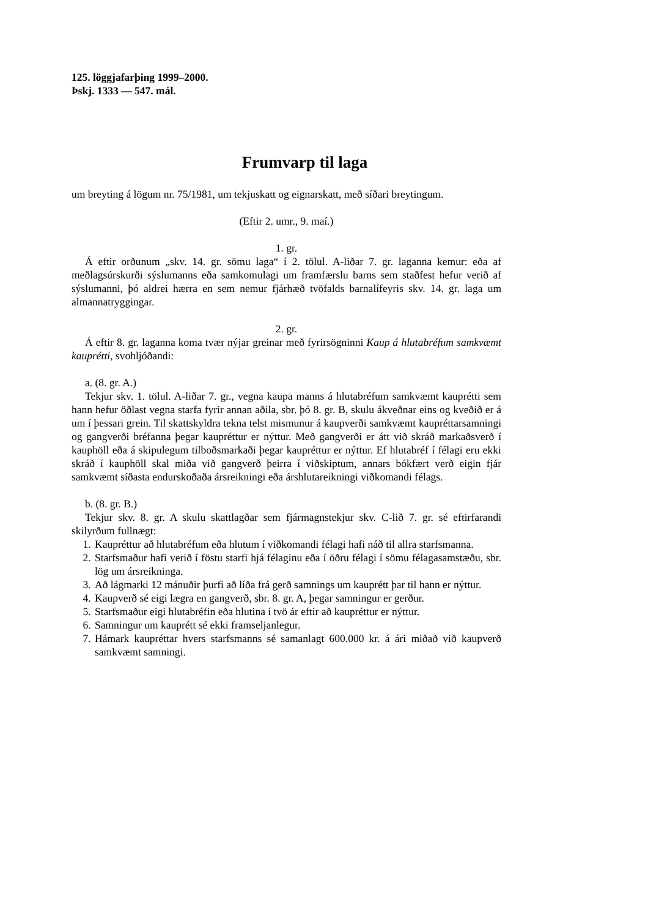125. löggjafarþing 1999–2000.
Þskj. 1333 — 547. mál.
Frumvarp til laga
um breyting á lögum nr. 75/1981, um tekjuskatt og eignarskatt, með síðari breytingum.
(Eftir 2. umr., 9. maí.)
1. gr.
Á eftir orðunum „skv. 14. gr. sömu laga“ í 2. tölul. A-liðar 7. gr. laganna kemur: eða af meðlagsúrskurði sýslumanns eða samkomulagi um framfærslu barns sem staðfest hefur verið af sýslumanni, þó aldrei hærra en sem nemur fjárhæð tvöfalds barnalífeyris skv. 14. gr. laga um almannatryggingar.
2. gr.
Á eftir 8. gr. laganna koma tvær nýjar greinar með fyrirsögninni Kaup á hlutabréfum samkvæmt kauprétti, svohljóðandi:
a. (8. gr. A.)
Tekjur skv. 1. tölul. A-liðar 7. gr., vegna kaupa manns á hlutabréfum samkvæmt kauprétti sem hann hefur öðlast vegna starfa fyrir annan aðila, sbr. þó 8. gr. B, skulu ákveðnar eins og kveðið er á um í þessari grein. Til skattskyldra tekna telst mismunur á kaupverði samkvæmt kaupréttarsamningi og gangverði bréfanna þegar kaupréttur er nýttur. Með gangverði er átt við skráð markaðsverð í kauphöll eða á skipulegum tilboðsmarkaði þegar kaupréttur er nýttur. Ef hlutabréf í félagi eru ekki skráð í kauphöll skal miða við gangverð þeirra í viðskiptum, annars bókfært verð eigin fjár samkvæmt síðasta endurskoðaða ársreikningi eða árshlutareikningi viðkomandi félags.
b. (8. gr. B.)
Tekjur skv. 8. gr. A skulu skattlagðar sem fjármagnstekjur skv. C-lið 7. gr. sé eftirfarandi skilyrðum fullnægt:
1. Kaupréttur að hlutabréfum eða hlutum í viðkomandi félagi hafi náð til allra starfsmanna.
2. Starfsmaður hafi verið í föstu starfi hjá félaginu eða í öðru félagi í sömu félagasamstæðu, sbr. lög um ársreikninga.
3. Að lágmarki 12 mánuðir þurfi að líða frá gerð samnings um kauprétt þar til hann er nýttur.
4. Kaupverð sé eigi lægra en gangverð, sbr. 8. gr. A, þegar samningur er gerður.
5. Starfsmaður eigi hlutabréfin eða hlutina í tvö ár eftir að kaupréttur er nýttur.
6. Samningur um kauprétt sé ekki framseljanlegur.
7. Hámark kaupréttar hvers starfsmanns sé samanlagt 600.000 kr. á ári miðað við kaupverð samkvæmt samningi.